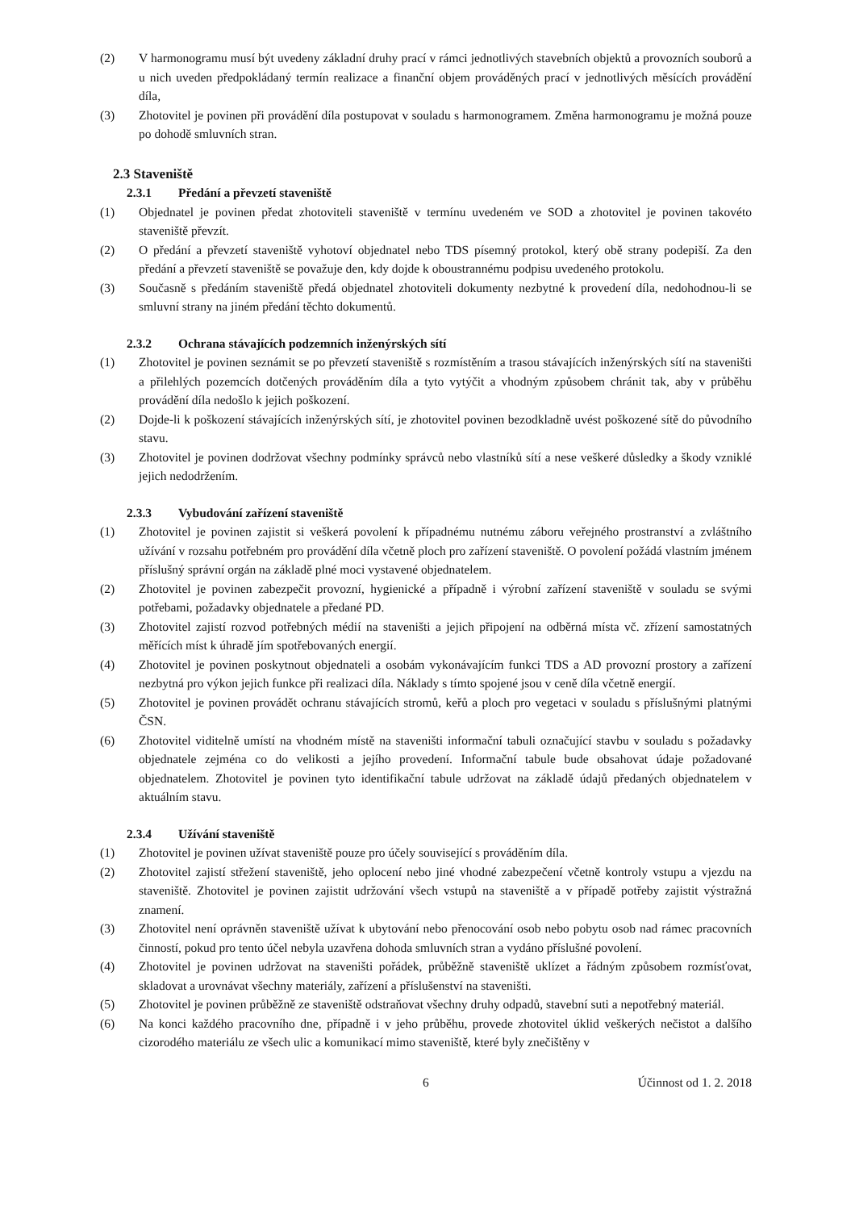(2) V harmonogramu musí být uvedeny základní druhy prací v rámci jednotlivých stavebních objektů a provozních souborů a u nich uveden předpokládaný termín realizace a finanční objem prováděných prací v jednotlivých měsících provádění díla,
(3) Zhotovitel je povinen při provádění díla postupovat v souladu s harmonogramem. Změna harmonogramu je možná pouze po dohodě smluvních stran.
2.3 Staveniště
2.3.1 Předání a převzetí staveniště
(1) Objednatel je povinen předat zhotoviteli staveniště v termínu uvedeném ve SOD a zhotovitel je povinen takovéto staveniště převzít.
(2) O předání a převzetí staveniště vyhotoví objednatel nebo TDS písemný protokol, který obě strany podepiší. Za den předání a převzetí staveniště se považuje den, kdy dojde k oboustrannému podpisu uvedeného protokolu.
(3) Současně s předáním staveniště předá objednatel zhotoviteli dokumenty nezbytné k provedení díla, nedohodnou-li se smluvní strany na jiném předání těchto dokumentů.
2.3.2 Ochrana stávajících podzemních inženýrských sítí
(1) Zhotovitel je povinen seznámit se po převzetí staveniště s rozmístěním a trasou stávajících inženýrských sítí na staveništi a přilehlých pozemcích dotčených prováděním díla a tyto vytýčit a vhodným způsobem chránit tak, aby v průběhu provádění díla nedošlo k jejich poškození.
(2) Dojde-li k poškození stávajících inženýrských sítí, je zhotovitel povinen bezodkladně uvést poškozené sítě do původního stavu.
(3) Zhotovitel je povinen dodržovat všechny podmínky správců nebo vlastníků sítí a nese veškeré důsledky a škody vzniklé jejich nedodržením.
2.3.3 Vybudování zařízení staveniště
(1) Zhotovitel je povinen zajistit si veškerá povolení k případnému nutnému záboru veřejného prostranství a zvláštního užívání v rozsahu potřebném pro provádění díla včetně ploch pro zařízení staveniště. O povolení požádá vlastním jménem příslušný správní orgán na základě plné moci vystavené objednatelem.
(2) Zhotovitel je povinen zabezpečit provozní, hygienické a případně i výrobní zařízení staveniště v souladu se svými potřebami, požadavky objednatele a předané PD.
(3) Zhotovitel zajistí rozvod potřebných médií na staveništi a jejich připojení na odběrná místa vč. zřízení samostatných měřících míst k úhradě jím spotřebovaných energií.
(4) Zhotovitel je povinen poskytnout objednateli a osobám vykonávajícím funkci TDS a AD provozní prostory a zařízení nezbytná pro výkon jejich funkce při realizaci díla. Náklady s tímto spojené jsou v ceně díla včetně energií.
(5) Zhotovitel je povinen provádět ochranu stávajících stromů, keřů a ploch pro vegetaci v souladu s příslušnými platnými ČSN.
(6) Zhotovitel viditelně umístí na vhodném místě na staveništi informační tabuli označující stavbu v souladu s požadavky objednatele zejména co do velikosti a jejího provedení. Informační tabule bude obsahovat údaje požadované objednatelem. Zhotovitel je povinen tyto identifikační tabule udržovat na základě údajů předaných objednatelem v aktuálním stavu.
2.3.4 Užívání staveniště
(1) Zhotovitel je povinen užívat staveniště pouze pro účely související s prováděním díla.
(2) Zhotovitel zajistí střežení staveniště, jeho oplocení nebo jiné vhodné zabezpečení včetně kontroly vstupu a vjezdu na staveniště. Zhotovitel je povinen zajistit udržování všech vstupů na staveniště a v případě potřeby zajistit výstražná znamení.
(3) Zhotovitel není oprávněn staveniště užívat k ubytování nebo přenocování osob nebo pobytu osob nad rámec pracovních činností, pokud pro tento účel nebyla uzavřena dohoda smluvních stran a vydáno příslušné povolení.
(4) Zhotovitel je povinen udržovat na staveništi pořádek, průběžně staveniště uklízet a řádným způsobem rozmísťovat, skladovat a urovnávat všechny materiály, zařízení a příslušenství na staveništi.
(5) Zhotovitel je povinen průběžně ze staveniště odstraňovat všechny druhy odpadů, stavební suti a nepotřebný materiál.
(6) Na konci každého pracovního dne, případně i v jeho průběhu, provede zhotovitel úklid veškerých nečistot a dalšího cizorodého materiálu ze všech ulic a komunikací mimo staveniště, které byly znečištěny v
6 Účinnost od 1. 2. 2018